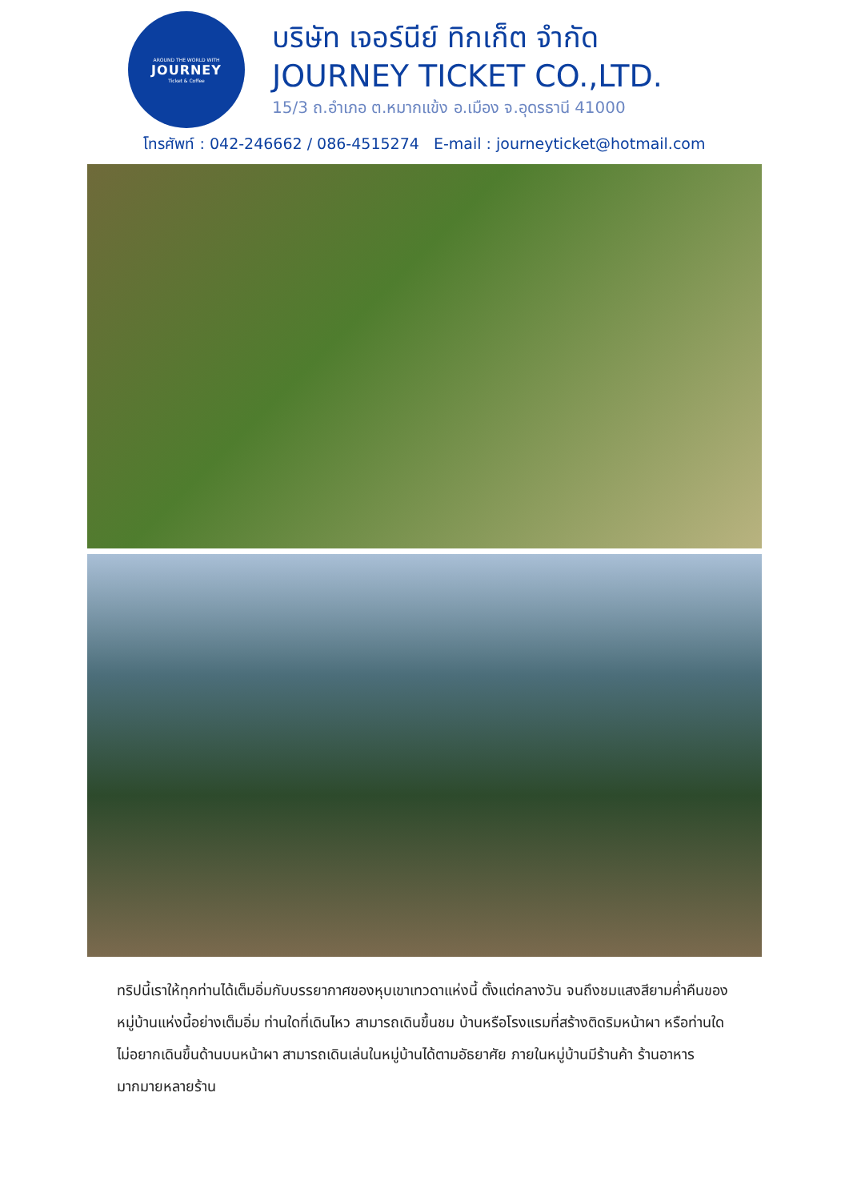AROUND THE WORLD WITH
JOURNEY
Ticket & Coffee
บริษัท เจอร์นีย์ ทิกเก็ต จำกัด
JOURNEY TICKET CO.,LTD.
15/3 ถ.อำเภอ ต.หมากแข้ง อ.เมือง จ.อุดรธานี 41000
โทรศัพท์ : 042-246662 / 086-4515274 E-mail : journeyticket@hotmail.com
ทริปนี้เราให้ทุกท่านได้เต็มอิ่มกับบรรยากาศของหุบเขาเทวดาแห่งนี้ ตั้งแต่กลางวัน จนถึงชมแสงสียามค่ำคืนของหมู่บ้านแห่งนี้อย่างเต็มอิ่ม ท่านใดที่เดินไหว สามารถเดินขึ้นชม บ้านหรือโรงแรมที่สร้างติดริมหน้าผา หรือท่านใดไม่อยากเดินขึ้นด้านบนหน้าผา สามารถเดินเล่นในหมู่บ้านได้ตามอัธยาศัย ภายในหมู่บ้านมีร้านค้า ร้านอาหารมากมายหลายร้าน